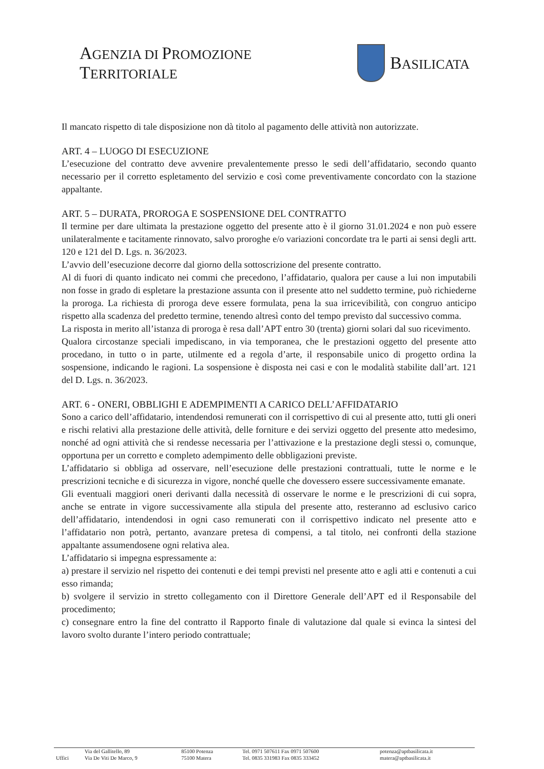AGENZIA DI PROMOZIONE TERRITORIALE
BASILICATA
Il mancato rispetto di tale disposizione non dà titolo al pagamento delle attività non autorizzate.
ART. 4 – LUOGO DI ESECUZIONE
L’esecuzione del contratto deve avvenire prevalentemente presso le sedi dell’affidatario, secondo quanto necessario per il corretto espletamento del servizio e così come preventivamente concordato con la stazione appaltante.
ART. 5 – DURATA, PROROGA E SOSPENSIONE DEL CONTRATTO
Il termine per dare ultimata la prestazione oggetto del presente atto è il giorno 31.01.2024 e non può essere unilateralmente e tacitamente rinnovato, salvo proroghe e/o variazioni concordate tra le parti ai sensi degli artt. 120 e 121 del D. Lgs. n. 36/2023.
L’avvio dell’esecuzione decorre dal giorno della sottoscrizione del presente contratto.
Al di fuori di quanto indicato nei commi che precedono, l’affidatario, qualora per cause a lui non imputabili non fosse in grado di espletare la prestazione assunta con il presente atto nel suddetto termine, può richiederne la proroga. La richiesta di proroga deve essere formulata, pena la sua irricevibilità, con congruo anticipo rispetto alla scadenza del predetto termine, tenendo altresì conto del tempo previsto dal successivo comma.
La risposta in merito all’istanza di proroga è resa dall’APT entro 30 (trenta) giorni solari dal suo ricevimento.
Qualora circostanze speciali impediscano, in via temporanea, che le prestazioni oggetto del presente atto procedano, in tutto o in parte, utilmente ed a regola d’arte, il responsabile unico di progetto ordina la sospensione, indicando le ragioni. La sospensione è disposta nei casi e con le modalità stabilite dall’art. 121 del D. Lgs. n. 36/2023.
ART. 6 - ONERI, OBBLIGHI E ADEMPIMENTI A CARICO DELL’AFFIDATARIO
Sono a carico dell’affidatario, intendendosi remunerati con il corrispettivo di cui al presente atto, tutti gli oneri e rischi relativi alla prestazione delle attività, delle forniture e dei servizi oggetto del presente atto medesimo, nonché ad ogni attività che si rendesse necessaria per l’attivazione e la prestazione degli stessi o, comunque, opportuna per un corretto e completo adempimento delle obbligazioni previste.
L’affidatario si obbliga ad osservare, nell’esecuzione delle prestazioni contrattuali, tutte le norme e le prescrizioni tecniche e di sicurezza in vigore, nonché quelle che dovessero essere successivamente emanate.
Gli eventuali maggiori oneri derivanti dalla necessità di osservare le norme e le prescrizioni di cui sopra, anche se entrate in vigore successivamente alla stipula del presente atto, resteranno ad esclusivo carico dell’affidatario, intendendosi in ogni caso remunerati con il corrispettivo indicato nel presente atto e l’affidatario non potrà, pertanto, avanzare pretesa di compensi, a tal titolo, nei confronti della stazione appaltante assumendosene ogni relativa alea.
L’affidatario si impegna espressamente a:
a) prestare il servizio nel rispetto dei contenuti e dei tempi previsti nel presente atto e agli atti e contenuti a cui esso rimanda;
b) svolgere il servizio in stretto collegamento con il Direttore Generale dell’APT ed il Responsabile del procedimento;
c) consegnare entro la fine del contratto il Rapporto finale di valutazione dal quale si evinca la sintesi del lavoro svolto durante l’intero periodo contrattuale;
| | Via del Gallitello, 89 | 85100 Potenza | Tel. 0971 507611 Fax 0971 507600 | potenza@aptbasilicata.it |
| Uffici | Via De Viti De Marco, 9 | 75100 Matera | Tel. 0835 331983 Fax 0835 333452 | matera@aptbasilicata.it |